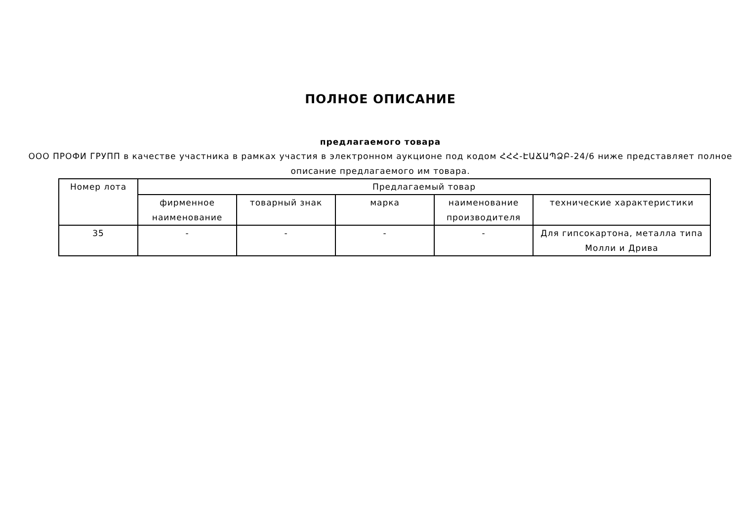ПОЛНОЕ ОПИСАНИЕ
предлагаемого товара
ООО ПРОФИ ГРУПП в качестве участника в рамках участия в электронном аукционе под кодом ՀՀՀ-ԷԱՃԱՊՁԲ-24/6 ниже представляет полное описание предлагаемого им товара.
| Номер лота | Предлагаемый товар | | | | |
| --- | --- | --- | --- | --- | --- |
| | фирменное наименование | товарный знак | марка | наименование производителя | технические характеристики |
| 35 | - | - | - | - | Для гипсокартона, металла типа Молли и Дрива |